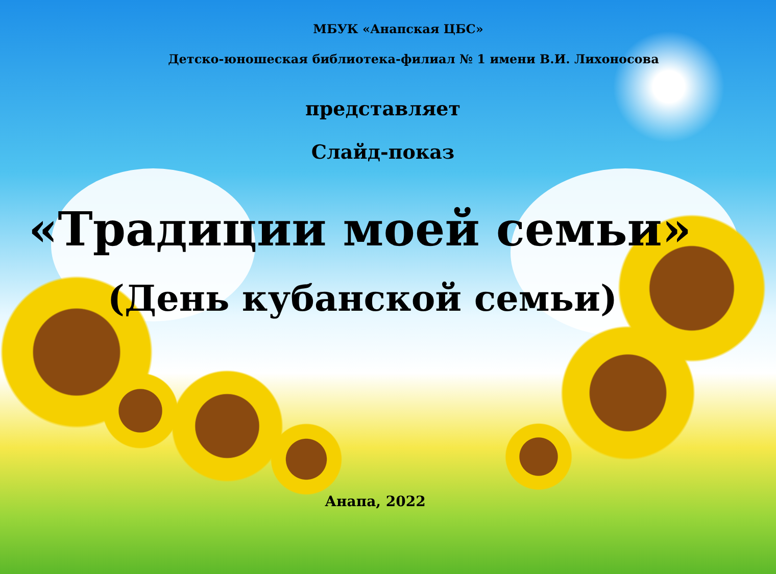МБУК «Анапская ЦБС»
Детско-юношеская библиотека-филиал № 1 имени В.И. Лихоносова
представляет
Слайд-показ
«Традиции моей семьи»
(День кубанской семьи)
Анапа, 2022